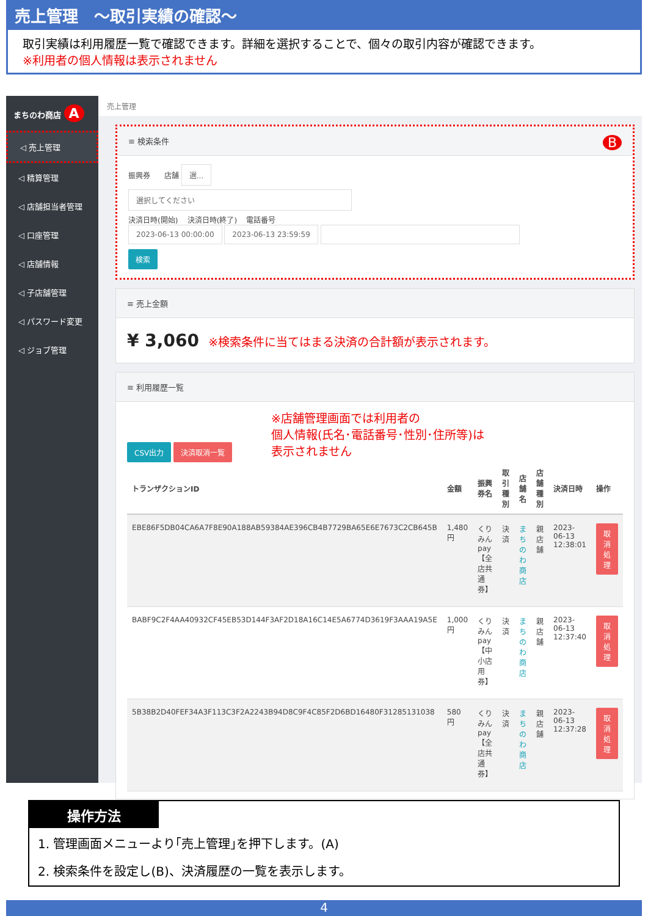売上管理　～取引実績の確認～
取引実績は利用履歴一覧で確認できます。詳細を選択することで、個々の取引内容が確認できます。
※利用者の個人情報は表示されません
まちのわ商店 A
◁ 売上管理
◁ 精算管理
◁ 店舗担当者管理
◁ 口座管理
◁ 店舗情報
◁ 子店舗管理
◁ パスワード変更
◁ ジョブ管理
売上管理
≡ 検索条件 B
振興券 店舗 選...
選択してください
決済日時(開始) 決済日時(終了) 電話番号
2023-06-13 00:00:00 2023-06-13 23:59:59
検索
≡ 売上金額
¥ 3,060 ※検索条件に当てはまる決済の合計額が表示されます。
≡ 利用履歴一覧
CSV出力 決済取消一覧 ※店舗管理画面では利用者の
個人情報(氏名･電話番号･性別･住所等)は
表示されません
| トランザクションID | 金額 | 振興券名 | 取引種別 | 店舗名 | 店舗種別 | 決済日時 | 操作 |
| --- | --- | --- | --- | --- | --- | --- | --- |
| EBE86F5DB04CA6A7F8E90A188AB59384AE396CB4B7729BA65E6E7673C2CB645B | 1,480 円 | くりみんpay【全店共通券】 | 決済 | まちのわ商店 | 親店舗 | 2023-06-13 12:38:01 | 取消処理 |
| BABF9C2F4AA40932CF45EB53D144F3AF2D18A16C14E5A6774D3619F3AAA19A5E | 1,000 円 | くりみんpay【中小店用券】 | 決済 | まちのわ商店 | 親店舗 | 2023-06-13 12:37:40 | 取消処理 |
| 5B38B2D40FEF34A3F113C3F2A2243B94D8C9F4C85F2D6BD16480F31285131038 | 580 円 | くりみんpay【全店共通券】 | 決済 | まちのわ商店 | 親店舗 | 2023-06-13 12:37:28 | 取消処理 |
操作方法
1. 管理画面メニューより｢売上管理｣を押下します。(A)
2. 検索条件を設定し(B)、決済履歴の一覧を表示します。
4